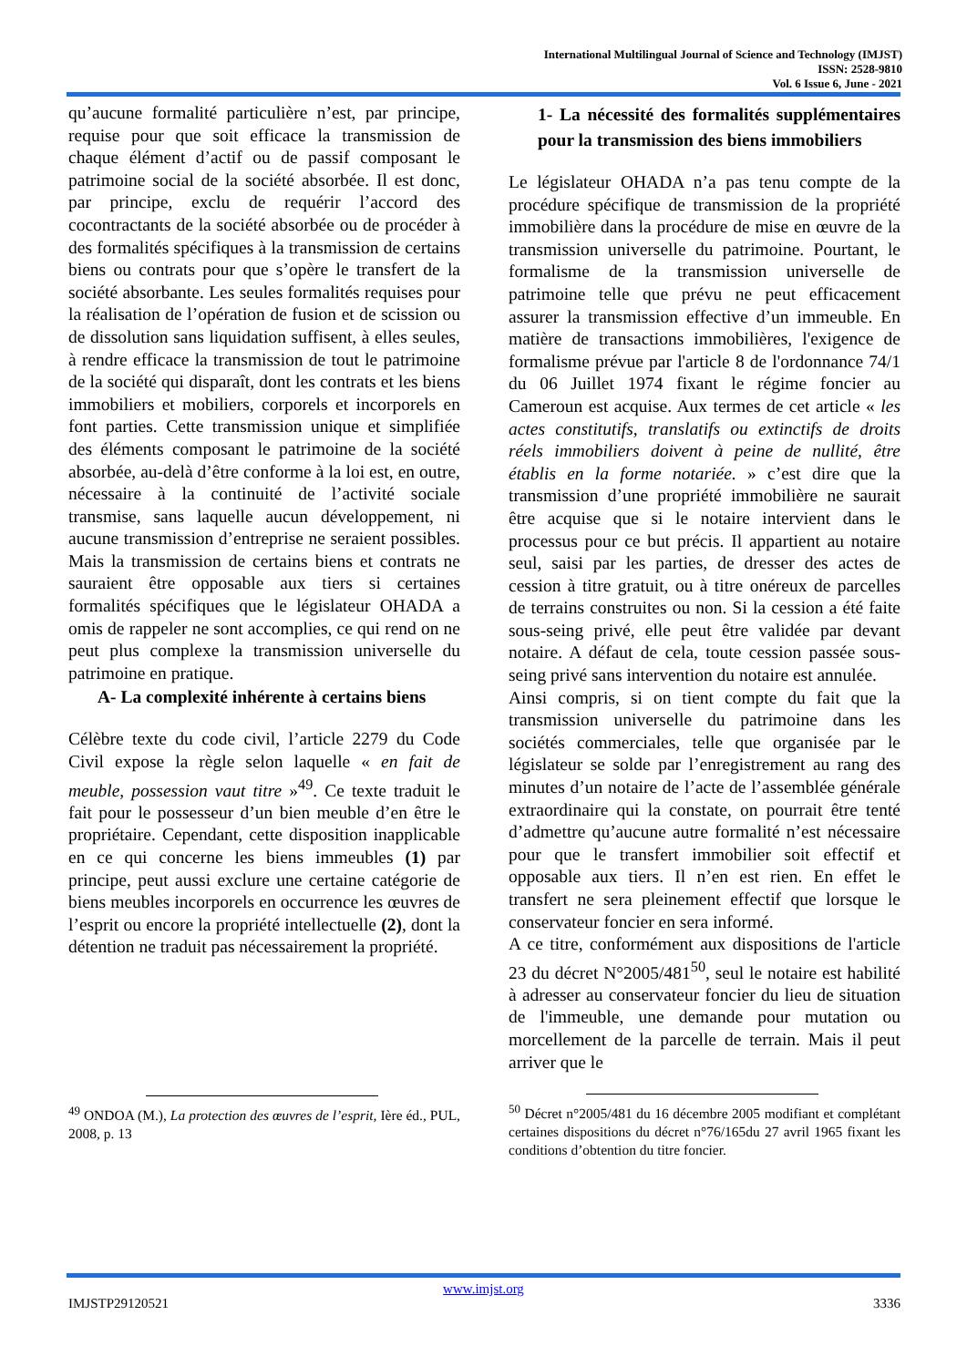International Multilingual Journal of Science and Technology (IMJST)
ISSN: 2528-9810
Vol. 6 Issue 6, June - 2021
qu’aucune formalité particulière n’est, par principe, requise pour que soit efficace la transmission de chaque élément d’actif ou de passif composant le patrimoine social de la société absorbée. Il est donc, par principe, exclu de requérir l’accord des cocontractants de la société absorbée ou de procéder à des formalités spécifiques à la transmission de certains biens ou contrats pour que s’opère le transfert de la société absorbante. Les seules formalités requises pour la réalisation de l’opération de fusion et de scission ou de dissolution sans liquidation suffisent, à elles seules, à rendre efficace la transmission de tout le patrimoine de la société qui disparaît, dont les contrats et les biens immobiliers et mobiliers, corporels et incorporels en font parties. Cette transmission unique et simplifiée des éléments composant le patrimoine de la société absorbée, au-delà d’être conforme à la loi est, en outre, nécessaire à la continuité de l’activité sociale transmise, sans laquelle aucun développement, ni aucune transmission d’entreprise ne seraient possibles. Mais la transmission de certains biens et contrats ne sauraient être opposable aux tiers si certaines formalités spécifiques que le législateur OHADA a omis de rappeler ne sont accomplies, ce qui rend on ne peut plus complexe la transmission universelle du patrimoine en pratique.
A- La complexité inhérente à certains biens
Célèbre texte du code civil, l’article 2279 du Code Civil expose la règle selon laquelle « en fait de meuble, possession vaut titre »<sup>49</sup>. Ce texte traduit le fait pour le possesseur d’un bien meuble d’en être le propriétaire. Cependant, cette disposition inapplicable en ce qui concerne les biens immeubles (1) par principe, peut aussi exclure une certaine catégorie de biens meubles incorporels en occurrence les œuvres de l’esprit ou encore la propriété intellectuelle (2), dont la détention ne traduit pas nécessairement la propriété.
<sup>49</sup> ONDOA (M.), La protection des œuvres de l’esprit, Ière éd., PUL, 2008, p. 13
1- La nécessité des formalités supplémentaires pour la transmission des biens immobiliers
Le législateur OHADA n’a pas tenu compte de la procédure spécifique de transmission de la propriété immobilière dans la procédure de mise en œuvre de la transmission universelle du patrimoine. Pourtant, le formalisme de la transmission universelle de patrimoine telle que prévu ne peut efficacement assurer la transmission effective d’un immeuble. En matière de transactions immobilières, l'exigence de formalisme prévue par l'article 8 de l'ordonnance 74/1 du 06 Juillet 1974 fixant le régime foncier au Cameroun est acquise. Aux termes de cet article « les actes constitutifs, translatifs ou extinctifs de droits réels immobiliers doivent à peine de nullité, être établis en la forme notariée. » c’est dire que la transmission d’une propriété immobilière ne saurait être acquise que si le notaire intervient dans le processus pour ce but précis. Il appartient au notaire seul, saisi par les parties, de dresser des actes de cession à titre gratuit, ou à titre onéreux de parcelles de terrains construites ou non. Si la cession a été faite sous-seing privé, elle peut être validée par devant notaire. A défaut de cela, toute cession passée sous-seing privé sans intervention du notaire est annulée.
Ainsi compris, si on tient compte du fait que la transmission universelle du patrimoine dans les sociétés commerciales, telle que organisée par le législateur se solde par l’enregistrement au rang des minutes d’un notaire de l’acte de l’assemblée générale extraordinaire qui la constate, on pourrait être tenté d’admettre qu’aucune autre formalité n’est nécessaire pour que le transfert immobilier soit effectif et opposable aux tiers. Il n’en est rien. En effet le transfert ne sera pleinement effectif que lorsque le conservateur foncier en sera informé.
A ce titre, conformément aux dispositions de l'article 23 du décret N°2005/481<sup>50</sup>, seul le notaire est habilité à adresser au conservateur foncier du lieu de situation de l'immeuble, une demande pour mutation ou morcellement de la parcelle de terrain. Mais il peut arriver que le
<sup>50</sup> Décret n°2005/481 du 16 décembre 2005 modifiant et complétant certaines dispositions du décret n°76/165du 27 avril 1965 fixant les conditions d’obtention du titre foncier.
www.imjst.org
IMJSTP29120521 3336